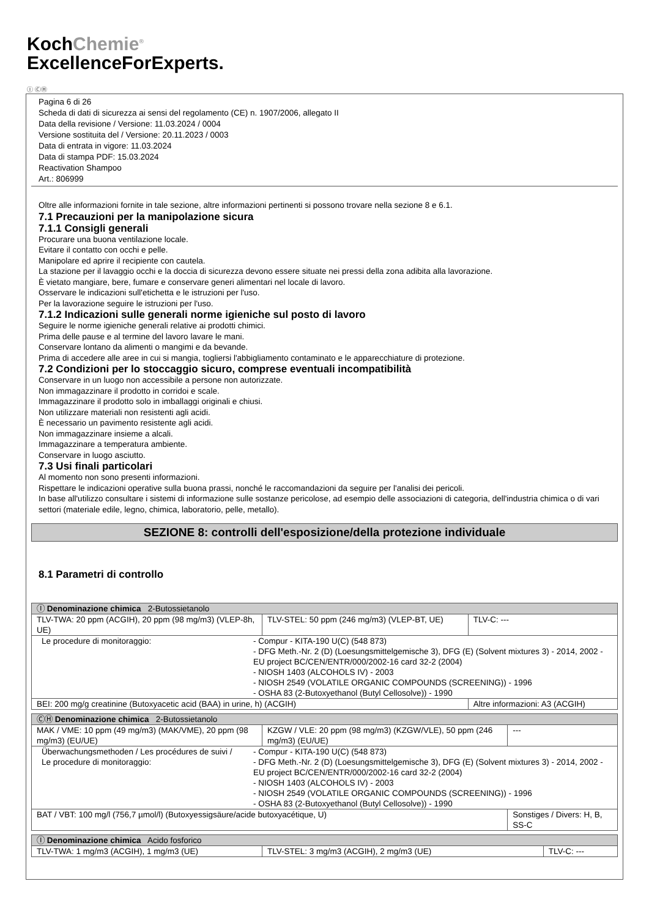KochChemie<sup>®</sup>
ExcellenceForExperts.
Ⓘ ⒸⒽ
Pagina 6 di 26
Scheda di dati di sicurezza ai sensi del regolamento (CE) n. 1907/2006, allegato II
Data della revisione / Versione: 11.03.2024 / 0004
Versione sostituita del / Versione: 20.11.2023 / 0003
Data di entrata in vigore: 11.03.2024
Data di stampa PDF: 15.03.2024
Reactivation Shampoo
Art.: 806999
Oltre alle informazioni fornite in tale sezione, altre informazioni pertinenti si possono trovare nella sezione 8 e 6.1.
7.1 Precauzioni per la manipolazione sicura
7.1.1 Consigli generali
Procurare una buona ventilazione locale.
Evitare il contatto con occhi e pelle.
Manipolare ed aprire il recipiente con cautela.
La stazione per il lavaggio occhi e la doccia di sicurezza devono essere situate nei pressi della zona adibita alla lavorazione.
È vietato mangiare, bere, fumare e conservare generi alimentari nel locale di lavoro.
Osservare le indicazioni sull'etichetta e le istruzioni per l'uso.
Per la lavorazione seguire le istruzioni per l'uso.
7.1.2 Indicazioni sulle generali norme igieniche sul posto di lavoro
Seguire le norme igieniche generali relative ai prodotti chimici.
Prima delle pause e al termine del lavoro lavare le mani.
Conservare lontano da alimenti o mangimi e da bevande.
Prima di accedere alle aree in cui si mangia, togliersi l'abbigliamento contaminato e le apparecchiature di protezione.
7.2 Condizioni per lo stoccaggio sicuro, comprese eventuali incompatibilità
Conservare in un luogo non accessibile a persone non autorizzate.
Non immagazzinare il prodotto in corridoi e scale.
Immagazzinare il prodotto solo in imballaggi originali e chiusi.
Non utilizzare materiali non resistenti agli acidi.
È necessario un pavimento resistente agli acidi.
Non immagazzinare insieme a alcali.
Immagazzinare a temperatura ambiente.
Conservare in luogo asciutto.
7.3 Usi finali particolari
Al momento non sono presenti informazioni.
Rispettare le indicazioni operative sulla buona prassi, nonché le raccomandazioni da seguire per l'analisi dei pericoli.
In base all'utilizzo consultare i sistemi di informazione sulle sostanze pericolose, ad esempio delle associazioni di categoria, dell'industria chimica o di vari settori (materiale edile, legno, chimica, laboratorio, pelle, metallo).
SEZIONE 8: controlli dell'esposizione/della protezione individuale
8.1 Parametri di controllo
| Ⓘ Denominazione chimica 2-Butossietanolo | | | |
| TLV-TWA: 20 ppm (ACGIH), 20 ppm (98 mg/m3) (VLEP-8h, UE) | TLV-STEL: 50 ppm (246 mg/m3) (VLEP-BT, UE) | | TLV-C: --- |
| / Le procedure di monitoraggio: / - Compur - KITA-190 U(C) (548 873) - DFG Meth.-Nr. 2 (D) (Loesungsmittelgemische 3), DFG (E) (Solvent mixtures 3) - 2014, 2002 - EU project BC/CEN/ENTR/000/2002-16 card 32-2 (2004) - NIOSH 1403 (ALCOHOLS IV) - 2003 - NIOSH 2549 (VOLATILE ORGANIC COMPOUNDS (SCREENING)) - 1996 - OSHA 83 (2-Butoxyethanol (Butyl Cellosolve)) - 1990 / | | | |
| BEI: 200 mg/g creatinine (Butoxyacetic acid (BAA) in urine, h) (ACGIH) | | Altre informazioni: A3 (ACGIH) | |
| ⒸⒽ Denominazione chimica 2-Butossietanolo | | | |
| MAK / VME: 10 ppm (49 mg/m3) (MAK/VME), 20 ppm (98 mg/m3) (EU/UE) | KZGW / VLE: 20 ppm (98 mg/m3) (KZGW/VLE), 50 ppm (246 mg/m3) (EU/UE) | | --- |
| / Überwachungsmethoden / Les procédures de suivi / Le procedure di monitoraggio: / - Compur - KITA-190 U(C) (548 873) - DFG Meth.-Nr. 2 (D) (Loesungsmittelgemische 3), DFG (E) (Solvent mixtures 3) - 2014, 2002 - EU project BC/CEN/ENTR/000/2002-16 card 32-2 (2004) - NIOSH 1403 (ALCOHOLS IV) - 2003 - NIOSH 2549 (VOLATILE ORGANIC COMPOUNDS (SCREENING)) - 1996 - OSHA 83 (2-Butoxyethanol (Butyl Cellosolve)) - 1990 / | | | |
| BAT / VBT: 100 mg/l (756,7 µmol/l) (Butoxyessigsäure/acide butoxyacétique, U) | | Sonstiges / Divers: H, B, SS-C | |
| Ⓘ Denominazione chimica Acido fosforico | | |
| TLV-TWA: 1 mg/m3 (ACGIH), 1 mg/m3 (UE) | TLV-STEL: 3 mg/m3 (ACGIH), 2 mg/m3 (UE) | TLV-C: --- |